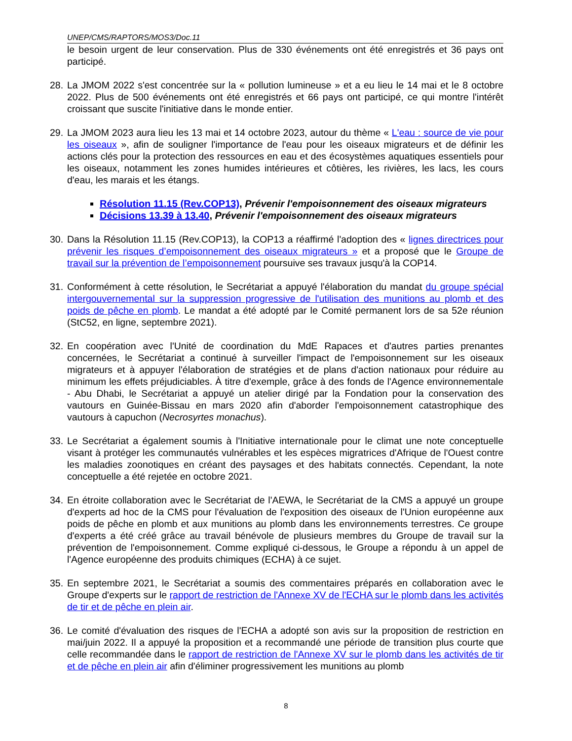UNEP/CMS/RAPTORS/MOS3/Doc.11
le besoin urgent de leur conservation. Plus de 330 événements ont été enregistrés et 36 pays ont participé.
28.
La JMOM 2022 s'est concentrée sur la « pollution lumineuse » et a eu lieu le 14 mai et le 8 octobre 2022. Plus de 500 événements ont été enregistrés et 66 pays ont participé, ce qui montre l'intérêt croissant que suscite l'initiative dans le monde entier.
29.
La JMOM 2023 aura lieu les 13 mai et 14 octobre 2023, autour du thème « L'eau : source de vie pour les oiseaux », afin de souligner l'importance de l'eau pour les oiseaux migrateurs et de définir les actions clés pour la protection des ressources en eau et des écosystèmes aquatiques essentiels pour les oiseaux, notamment les zones humides intérieures et côtières, les rivières, les lacs, les cours d'eau, les marais et les étangs.
Résolution 11.15 (Rev.COP13), Prévenir l'empoisonnement des oiseaux migrateurs
Décisions 13.39 à 13.40, Prévenir l'empoisonnement des oiseaux migrateurs
30.
Dans la Résolution 11.15 (Rev.COP13), la COP13 a réaffirmé l'adoption des « lignes directrices pour prévenir les risques d’empoisonnement des oiseaux migrateurs » et a proposé que le Groupe de travail sur la prévention de l’empoisonnement poursuive ses travaux jusqu'à la COP14.
31.
Conformément à cette résolution, le Secrétariat a appuyé l'élaboration du mandat du groupe spécial intergouvernemental sur la suppression progressive de l'utilisation des munitions au plomb et des poids de pêche en plomb. Le mandat a été adopté par le Comité permanent lors de sa 52e réunion (StC52, en ligne, septembre 2021).
32.
En coopération avec l'Unité de coordination du MdE Rapaces et d'autres parties prenantes concernées, le Secrétariat a continué à surveiller l'impact de l'empoisonnement sur les oiseaux migrateurs et à appuyer l'élaboration de stratégies et de plans d'action nationaux pour réduire au minimum les effets préjudiciables. À titre d'exemple, grâce à des fonds de l'Agence environnementale - Abu Dhabi, le Secrétariat a appuyé un atelier dirigé par la Fondation pour la conservation des vautours en Guinée-Bissau en mars 2020 afin d'aborder l'empoisonnement catastrophique des vautours à capuchon (Necrosyrtes monachus).
33.
Le Secrétariat a également soumis à l'Initiative internationale pour le climat une note conceptuelle visant à protéger les communautés vulnérables et les espèces migratrices d'Afrique de l'Ouest contre les maladies zoonotiques en créant des paysages et des habitats connectés. Cependant, la note conceptuelle a été rejetée en octobre 2021.
34.
En étroite collaboration avec le Secrétariat de l'AEWA, le Secrétariat de la CMS a appuyé un groupe d'experts ad hoc de la CMS pour l'évaluation de l'exposition des oiseaux de l'Union européenne aux poids de pêche en plomb et aux munitions au plomb dans les environnements terrestres. Ce groupe d'experts a été créé grâce au travail bénévole de plusieurs membres du Groupe de travail sur la prévention de l'empoisonnement. Comme expliqué ci-dessous, le Groupe a répondu à un appel de l'Agence européenne des produits chimiques (ECHA) à ce sujet.
35.
En septembre 2021, le Secrétariat a soumis des commentaires préparés en collaboration avec le Groupe d'experts sur le rapport de restriction de l'Annexe XV de l'ECHA sur le plomb dans les activités de tir et de pêche en plein air.
36.
Le comité d'évaluation des risques de l'ECHA a adopté son avis sur la proposition de restriction en mai/juin 2022. Il a appuyé la proposition et a recommandé une période de transition plus courte que celle recommandée dans le rapport de restriction de l'Annexe XV sur le plomb dans les activités de tir et de pêche en plein air afin d'éliminer progressivement les munitions au plomb
8